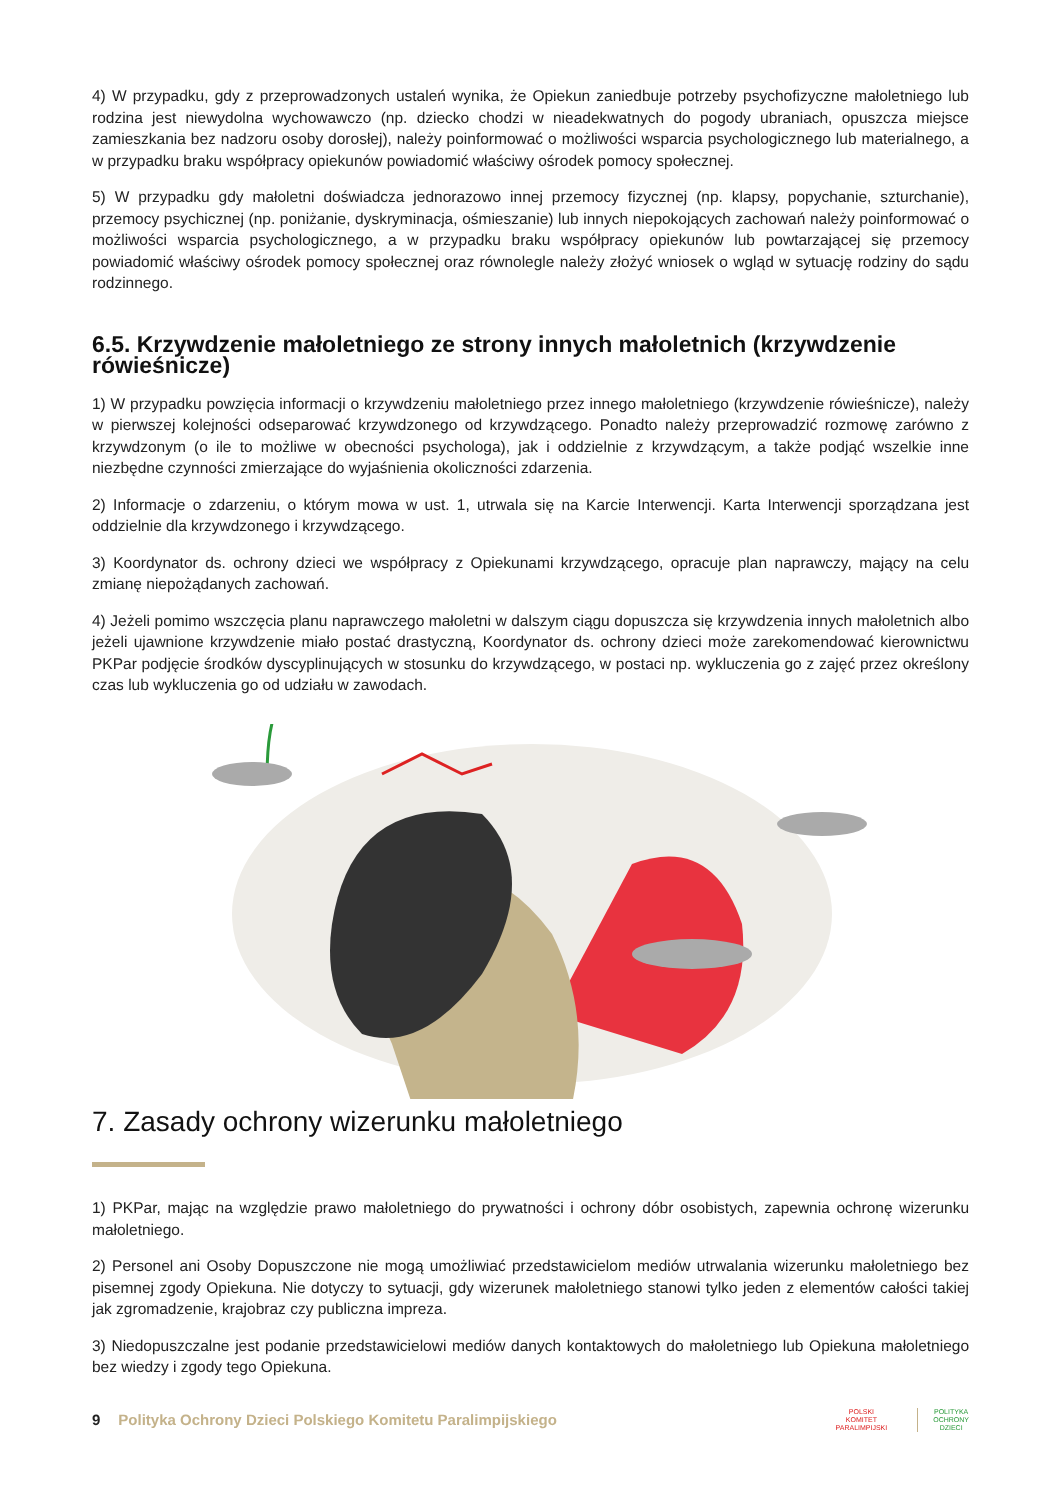4) W przypadku, gdy z przeprowadzonych ustaleń wynika, że Opiekun zaniedbuje potrzeby psychofizyczne małoletniego lub rodzina jest niewydolna wychowawczo (np. dziecko chodzi w nieadekwatnych do pogody ubraniach, opuszcza miejsce zamieszkania bez nadzoru osoby dorosłej), należy poinformować o możliwości wsparcia psychologicznego lub materialnego, a w przypadku braku współpracy opiekunów powiadomić właściwy ośrodek pomocy społecznej.
5) W przypadku gdy małoletni doświadcza jednorazowo innej przemocy fizycznej (np. klapsy, popychanie, szturchanie), przemocy psychicznej (np. poniżanie, dyskryminacja, ośmieszanie) lub innych niepokojących zachowań należy poinformować o możliwości wsparcia psychologicznego, a w przypadku braku współpracy opiekunów lub powtarzającej się przemocy powiadomić właściwy ośrodek pomocy społecznej oraz równolegle należy złożyć wniosek o wgląd w sytuację rodziny do sądu rodzinnego.
6.5. Krzywdzenie małoletniego ze strony innych małoletnich (krzywdzenie rówieśnicze)
1) W przypadku powzięcia informacji o krzywdzeniu małoletniego przez innego małoletniego (krzywdzenie rówieśnicze), należy w pierwszej kolejności odseparować krzywdzonego od krzywdzącego. Ponadto należy przeprowadzić rozmowę zarówno z krzywdzonym (o ile to możliwe w obecności psychologa), jak i oddzielnie z krzywdzącym, a także podjąć wszelkie inne niezbędne czynności zmierzające do wyjaśnienia okoliczności zdarzenia.
2) Informacje o zdarzeniu, o którym mowa w ust. 1, utrwala się na Karcie Interwencji. Karta Interwencji sporządzana jest oddzielnie dla krzywdzonego i krzywdzącego.
3) Koordynator ds. ochrony dzieci we współpracy z Opiekunami krzywdzącego, opracuje plan naprawczy, mający na celu zmianę niepożądanych zachowań.
4) Jeżeli pomimo wszczęcia planu naprawczego małoletni w dalszym ciągu dopuszcza się krzywdzenia innych małoletnich albo jeżeli ujawnione krzywdzenie miało postać drastyczną, Koordynator ds. ochrony dzieci może zarekomendować kierownictwu PKPar podjęcie środków dyscyplinujących w stosunku do krzywdzącego, w postaci np. wykluczenia go z zajęć przez określony czas lub wykluczenia go od udziału w zawodach.
7. Zasady ochrony wizerunku małoletniego
1) PKPar, mając na względzie prawo małoletniego do prywatności i ochrony dóbr osobistych, zapewnia ochronę wizerunku małoletniego.
2) Personel ani Osoby Dopuszczone nie mogą umożliwiać przedstawicielom mediów utrwalania wizerunku małoletniego bez pisemnej zgody Opiekuna. Nie dotyczy to sytuacji, gdy wizerunek małoletniego stanowi tylko jeden z elementów całości takiej jak zgromadzenie, krajobraz czy publiczna impreza.
3) Niedopuszczalne jest podanie przedstawicielowi mediów danych kontaktowych do małoletniego lub Opiekuna małoletniego bez wiedzy i zgody tego Opiekuna.
9 Polityka Ochrony Dzieci Polskiego Komitetu Paralimpijskiego
POLSKI
KOMITET
PARALIMPIJSKI
POLITYKA
OCHRONY
DZIECI